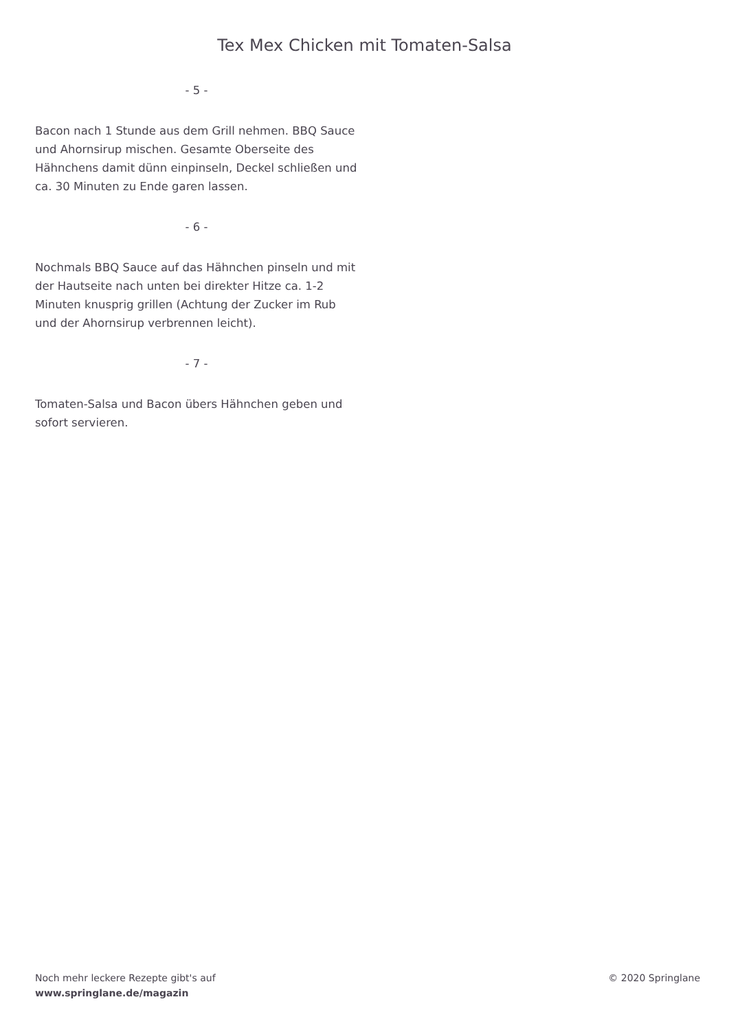Tex Mex Chicken mit Tomaten-Salsa
- 5 -
Bacon nach 1 Stunde aus dem Grill nehmen. BBQ Sauce und Ahornsirup mischen. Gesamte Oberseite des Hähnchens damit dünn einpinseln, Deckel schließen und ca. 30 Minuten zu Ende garen lassen.
- 6 -
Nochmals BBQ Sauce auf das Hähnchen pinseln und mit der Hautseite nach unten bei direkter Hitze ca. 1-2 Minuten knusprig grillen (Achtung der Zucker im Rub und der Ahornsirup verbrennen leicht).
- 7 -
Tomaten-Salsa und Bacon übers Hähnchen geben und sofort servieren.
Noch mehr leckere Rezepte gibt's auf
www.springlane.de/magazin
© 2020 Springlane